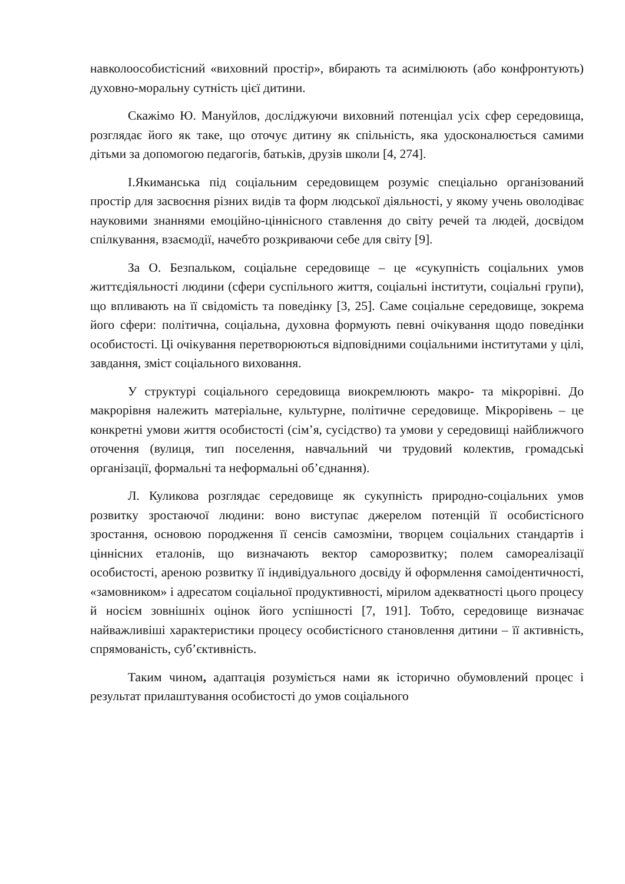навколоособистісний «виховний простір», вбирають та асимілюють (або конфронтують) духовно-моральну сутність цієї дитини.
Скажімо Ю. Мануйлов, досліджуючи виховний потенціал усіх сфер середовища, розглядає його як таке, що оточує дитину як спільність, яка удосконалюється самими дітьми за допомогою педагогів, батьків, друзів школи [4, 274].
І.Якиманська під соціальним середовищем розуміє спеціально організований простір для засвоєння різних видів та форм людської діяльності, у якому учень оволодіває науковими знаннями емоційно-ціннісного ставлення до світу речей та людей, досвідом спілкування, взаємодії, начебто розкриваючи себе для світу [9].
За О. Безпальком, соціальне середовище – це «сукупність соціальних умов життєдіяльності людини (сфери суспільного життя, соціальні інститути, соціальні групи), що впливають на її свідомість та поведінку [3, 25]. Саме соціальне середовище, зокрема його сфери: політична, соціальна, духовна формують певні очікування щодо поведінки особистості. Ці очікування перетворюються відповідними соціальними інститутами у цілі, завдання, зміст соціального виховання.
У структурі соціального середовища виокремлюють макро- та мікрорівні. До макрорівня належить матеріальне, культурне, політичне середовище. Мікрорівень – це конкретні умови життя особистості (сім’я, сусідство) та умови у середовищі найближчого оточення (вулиця, тип поселення, навчальний чи трудовий колектив, громадські організації, формальні та неформальні об’єднання).
Л. Куликова розглядає середовище як сукупність природно-соціальних умов розвитку зростаючої людини: воно виступає джерелом потенцій її особистісного зростання, основою породження її сенсів самозміни, творцем соціальних стандартів і ціннісних еталонів, що визначають вектор саморозвитку; полем самореалізації особистості, ареною розвитку її індивідуального досвіду й оформлення самоідентичності, «замовником» і адресатом соціальної продуктивності, мірилом адекватності цього процесу й носієм зовнішніх оцінок його успішності [7, 191]. Тобто, середовище визначає найважливіші характеристики процесу особистісного становлення дитини – її активність, спрямованість, суб’єктивність.
Таким чином, адаптація розуміється нами як історично обумовлений процес і результат прилаштування особистості до умов соціального